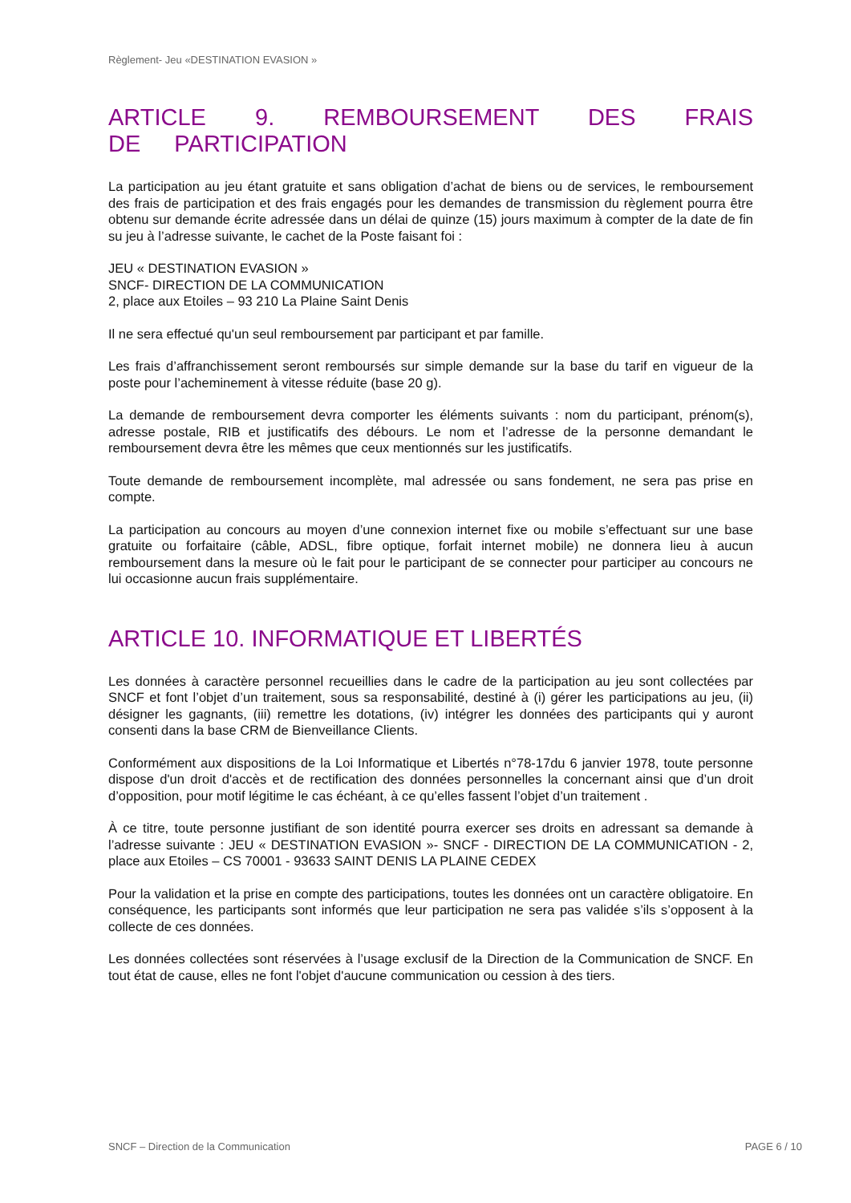Règlement- Jeu «DESTINATION EVASION »
ARTICLE 9. REMBOURSEMENT DES FRAIS DE PARTICIPATION
La participation au jeu étant gratuite et sans obligation d’achat de biens ou de services, le remboursement des frais de participation et des frais engagés pour les demandes de transmission du règlement pourra être obtenu sur demande écrite adressée dans un délai de quinze (15) jours maximum à compter de la date de fin su jeu à l’adresse suivante, le cachet de la Poste faisant foi :
JEU « DESTINATION EVASION »
SNCF- DIRECTION DE LA COMMUNICATION
2, place aux Etoiles – 93 210 La Plaine Saint Denis
Il ne sera effectué qu'un seul remboursement par participant et par famille.
Les frais d’affranchissement seront remboursés sur simple demande sur la base du tarif en vigueur de la poste pour l’acheminement à vitesse réduite (base 20 g).
La demande de remboursement devra comporter les éléments suivants : nom du participant, prénom(s), adresse postale, RIB et justificatifs des débours. Le nom et l’adresse de la personne demandant le remboursement devra être les mêmes que ceux mentionnés sur les justificatifs.
Toute demande de remboursement incomplète, mal adressée ou sans fondement, ne sera pas prise en compte.
La participation au concours au moyen d’une connexion internet fixe ou mobile s’effectuant sur une base gratuite ou forfaitaire (câble, ADSL, fibre optique, forfait internet mobile) ne donnera lieu à aucun remboursement dans la mesure où le fait pour le participant de se connecter pour participer au concours ne lui occasionne aucun frais supplémentaire.
ARTICLE 10. INFORMATIQUE ET LIBERTÉS
Les données à caractère personnel recueillies dans le cadre de la participation au jeu sont collectées par SNCF et font l’objet d’un traitement, sous sa responsabilité, destiné à (i) gérer les participations au jeu, (ii) désigner les gagnants, (iii) remettre les dotations, (iv) intégrer les données des participants qui y auront consenti dans la base CRM de Bienveillance Clients.
Conformément aux dispositions de la Loi Informatique et Libertés n°78-17du 6 janvier 1978, toute personne dispose d'un droit d'accès et de rectification des données personnelles la concernant ainsi que d’un droit d’opposition, pour motif légitime le cas échéant, à ce qu’elles fassent l’objet d’un traitement .
À ce titre, toute personne justifiant de son identité pourra exercer ses droits en adressant sa demande à l’adresse suivante : JEU « DESTINATION EVASION »- SNCF - DIRECTION DE LA COMMUNICATION - 2, place aux Etoiles – CS 70001 - 93633 SAINT DENIS LA PLAINE CEDEX
Pour la validation et la prise en compte des participations, toutes les données ont un caractère obligatoire. En conséquence, les participants sont informés que leur participation ne sera pas validée s’ils s’opposent à la collecte de ces données.
Les données collectées sont réservées à l’usage exclusif de la Direction de la Communication de SNCF. En tout état de cause, elles ne font l'objet d'aucune communication ou cession à des tiers.
SNCF – Direction de la Communication PAGE 6 / 10